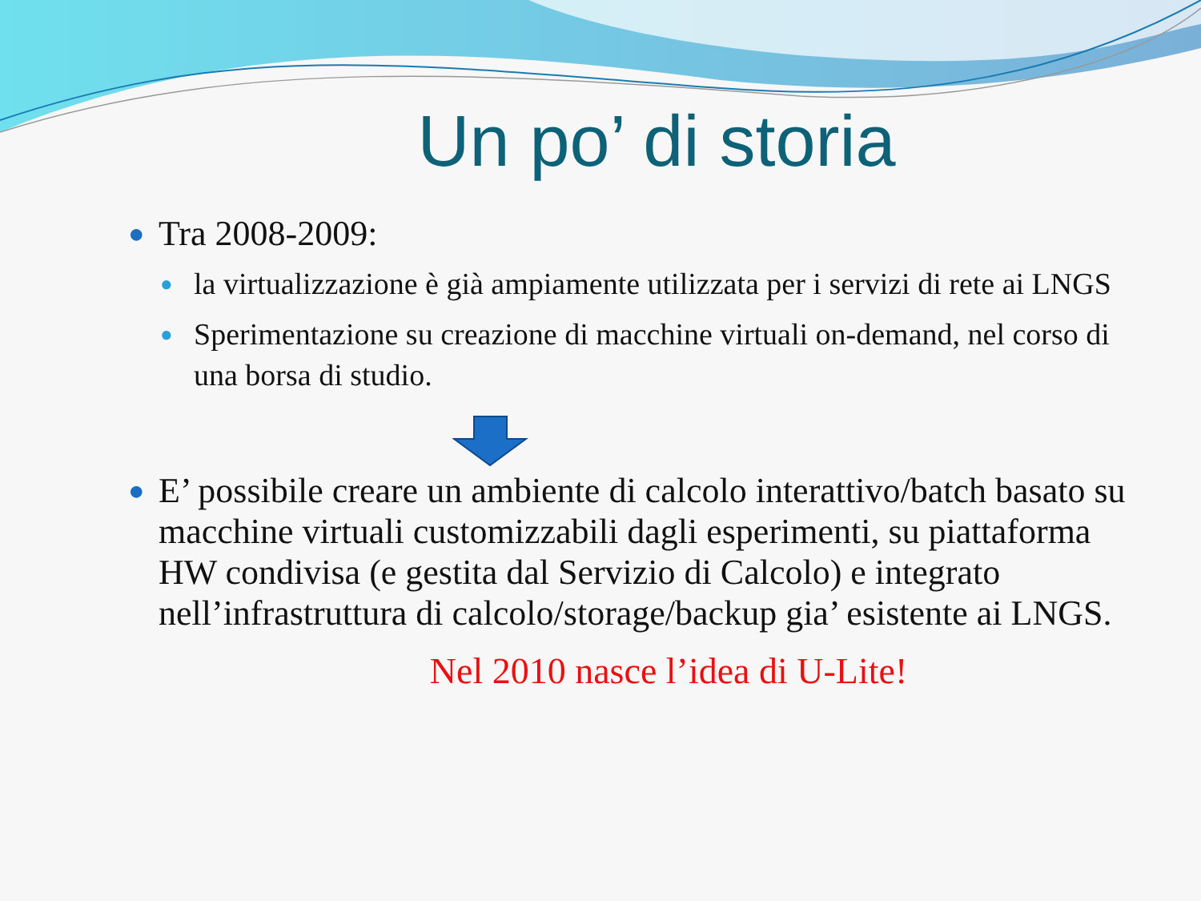Un po’ di storia
● Tra 2008-2009:
● la virtualizzazione è già ampiamente utilizzata per i servizi di rete ai LNGS
● Sperimentazione su creazione di macchine virtuali on-demand, nel corso di una borsa di studio.
● E’ possibile creare un ambiente di calcolo interattivo/batch basato su macchine virtuali customizzabili dagli esperimenti, su piattaforma HW condivisa (e gestita dal Servizio di Calcolo) e integrato nell’infrastruttura di calcolo/storage/backup gia’ esistente ai LNGS.
Nel 2010 nasce l’idea di U-Lite!